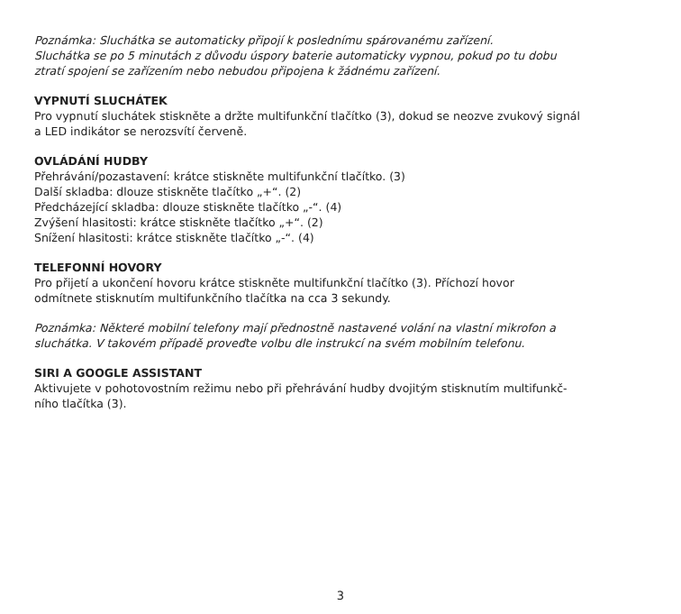Poznámka: Sluchátka se automaticky připojí k poslednímu spárovanému zařízení.
Sluchátka se po 5 minutách z důvodu úspory baterie automaticky vypnou, pokud po tu dobu
ztratí spojení se zařízením nebo nebudou připojena k žádnému zařízení.
VYPNUTÍ SLUCHÁTEK
Pro vypnutí sluchátek stiskněte a držte multifunkční tlačítko (3), dokud se neozve zvukový signál
a LED indikátor se nerozsvítí červeně.
OVLÁDÁNÍ HUDBY
Přehrávání/pozastavení: krátce stiskněte multifunkční tlačítko. (3)
Další skladba: dlouze stiskněte tlačítko „+“. (2)
Předcházející skladba: dlouze stiskněte tlačítko „-“. (4)
Zvýšení hlasitosti: krátce stiskněte tlačítko „+“. (2)
Snížení hlasitosti: krátce stiskněte tlačítko „-“. (4)
TELEFONNÍ HOVORY
Pro přijetí a ukončení hovoru krátce stiskněte multifunkční tlačítko (3). Příchozí hovor
odmítnete stisknutím multifunkčního tlačítka na cca 3 sekundy.
Poznámka: Některé mobilní telefony mají přednostně nastavené volání na vlastní mikrofon a
sluchátka. V takovém případě proveďte volbu dle instrukcí na svém mobilním telefonu.
SIRI A GOOGLE ASSISTANT
Aktivujete v pohotovostním režimu nebo při přehrávání hudby dvojitým stisknutím multifunkč-
ního tlačítka (3).
3